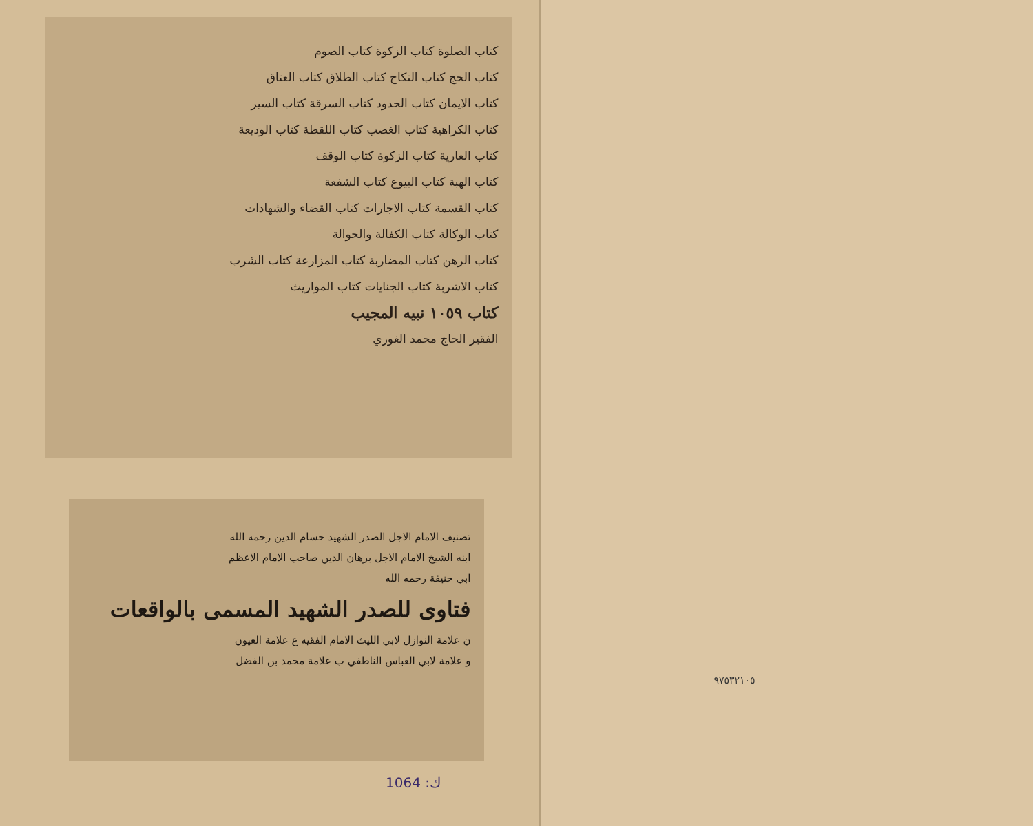كتاب الصلوة كتاب الزكوة كتاب الصوم
كتاب الحج كتاب النكاح كتاب الطلاق كتاب العتاق
كتاب الايمان كتاب الحدود كتاب السرقة كتاب السير
كتاب الكراهية كتاب الغصب كتاب اللقطة كتاب الوديعة
كتاب العارية كتاب الزكوة كتاب الوقف
كتاب الهبة كتاب البيوع كتاب الشفعة
كتاب القسمة كتاب الاجارات كتاب القضاء والشهادات
كتاب الوكالة كتاب الكفالة والحوالة
كتاب الرهن كتاب المضاربة كتاب المزارعة كتاب الشرب
كتاب الاشربة كتاب الجنايات كتاب المواريث
كتاب ١٠٥٩ نبيه المجيب
الفقير الحاج محمد الغوري
تصنيف الامام الاجل الصدر الشهيد حسام الدين رحمه الله
ابنه الشيخ الامام الاجل برهان الدين صاحب الامام الاعظم
ابي حنيفة رحمه الله
فتاوى للصدر الشهيد المسمى بالواقعات
ن علامة النوازل لابي الليث الامام الفقيه ع علامة العيون
و علامة لابي العباس الناطفي ب علامة محمد بن الفضل
ك: 1064
٩٧٥٣٢١٠٥